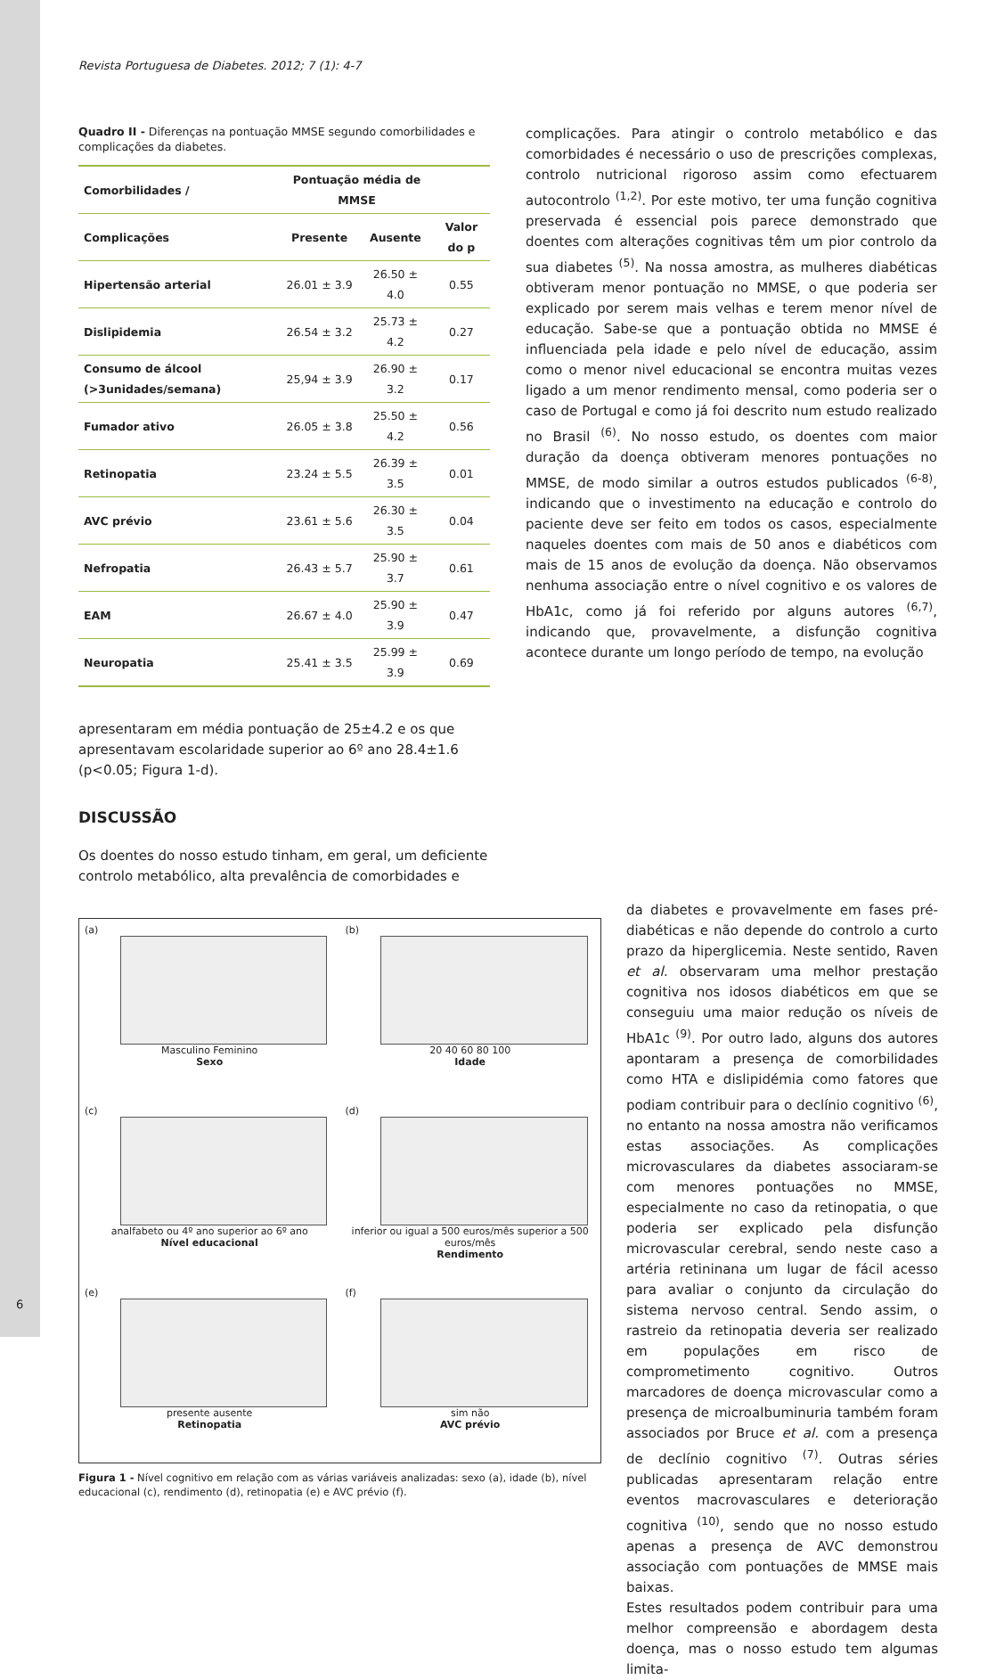Revista Portuguesa de Diabetes. 2012; 7 (1): 4-7
Quadro II - Diferenças na pontuação MMSE segundo comorbilidades e complicações da diabetes.
| Comorbilidades / | Pontuação média de MMSE | | |
| --- | --- | --- | --- |
| Complicações | Presente | Ausente | Valor do p |
| Hipertensão arterial | 26.01 ± 3.9 | 26.50 ± 4.0 | 0.55 |
| Dislipidemia | 26.54 ± 3.2 | 25.73 ± 4.2 | 0.27 |
| Consumo de álcool (>3unidades/semana) | 25,94 ± 3.9 | 26.90 ± 3.2 | 0.17 |
| Fumador ativo | 26.05 ± 3.8 | 25.50 ± 4.2 | 0.56 |
| Retinopatia | 23.24 ± 5.5 | 26.39 ± 3.5 | 0.01 |
| AVC prévio | 23.61 ± 5.6 | 26.30 ± 3.5 | 0.04 |
| Nefropatia | 26.43 ± 5.7 | 25.90 ± 3.7 | 0.61 |
| EAM | 26.67 ± 4.0 | 25.90 ± 3.9 | 0.47 |
| Neuropatia | 25.41 ± 3.5 | 25.99 ± 3.9 | 0.69 |
apresentaram em média pontuação de 25±4.2 e os que apresentavam escolaridade superior ao 6º ano 28.4±1.6 (p<0.05; Figura 1-d).
DISCUSSÃO
Os doentes do nosso estudo tinham, em geral, um deficiente controlo metabólico, alta prevalência de comorbidades e
complicações. Para atingir o controlo metabólico e das comorbidades é necessário o uso de prescrições complexas, controlo nutricional rigoroso assim como efectuarem autocontrolo <sup>(1,2)</sup>. Por este motivo, ter uma função cognitiva preservada é essencial pois parece demonstrado que doentes com alterações cognitivas têm um pior controlo da sua diabetes <sup>(5)</sup>. Na nossa amostra, as mulheres diabéticas obtiveram menor pontuação no MMSE, o que poderia ser explicado por serem mais velhas e terem menor nível de educação. Sabe-se que a pontuação obtida no MMSE é influenciada pela idade e pelo nível de educação, assim como o menor nivel educacional se encontra muitas vezes ligado a um menor rendimento mensal, como poderia ser o caso de Portugal e como já foi descrito num estudo realizado no Brasil <sup>(6)</sup>. No nosso estudo, os doentes com maior duração da doença obtiveram menores pontuações no MMSE, de modo similar a outros estudos publicados <sup>(6-8)</sup>, indicando que o investimento na educação e controlo do paciente deve ser feito em todos os casos, especialmente naqueles doentes com mais de 50 anos e diabéticos com mais de 15 anos de evolução da doença. Não observamos nenhuma associação entre o nível cognitivo e os valores de HbA1c, como já foi referido por alguns autores <sup>(6,7)</sup>, indicando que, provavelmente, a disfunção cognitiva acontece durante um longo período de tempo, na evolução
(a)
Masculino Feminino
Sexo
(b)
20 40 60 80 100
Idade
(c)
analfabeto ou 4º ano superior ao 6º ano
Nível educacional
(d)
inferior ou igual a 500 euros/mês superior a 500 euros/mês
Rendimento
(e)
presente ausente
Retinopatia
(f)
sim não
AVC prévio
Figura 1 - Nível cognitivo em relação com as várias variáveis analizadas: sexo (a), idade (b), nível educacional (c), rendimento (d), retinopatia (e) e AVC prévio (f).
da diabetes e provavelmente em fases pré-diabéticas e não depende do controlo a curto prazo da hiperglicemia. Neste sentido, Raven et al. observaram uma melhor prestação cognitiva nos idosos diabéticos em que se conseguiu uma maior redução os níveis de HbA1c <sup>(9)</sup>. Por outro lado, alguns dos autores apontaram a presença de comorbilidades como HTA e dislipidémia como fatores que podiam contribuir para o declínio cognitivo <sup>(6)</sup>, no entanto na nossa amostra não verificamos estas associações. As complicações microvasculares da diabetes associaram-se com menores pontuações no MMSE, especialmente no caso da retinopatia, o que poderia ser explicado pela disfunção microvascular cerebral, sendo neste caso a artéria retininana um lugar de fácil acesso para avaliar o conjunto da circulação do sistema nervoso central. Sendo assim, o rastreio da retinopatia deveria ser realizado em populações em risco de comprometimento cognitivo. Outros marcadores de doença microvascular como a presença de microalbuminuria também foram associados por Bruce et al. com a presença de declínio cognitivo <sup>(7)</sup>. Outras séries publicadas apresentaram relação entre eventos macrovasculares e deterioração cognitiva <sup>(10)</sup>, sendo que no nosso estudo apenas a presença de AVC demonstrou associação com pontuações de MMSE mais baixas.
Estes resultados podem contribuir para uma melhor compreensão e abordagem desta doença, mas o nosso estudo tem algumas limita-
6